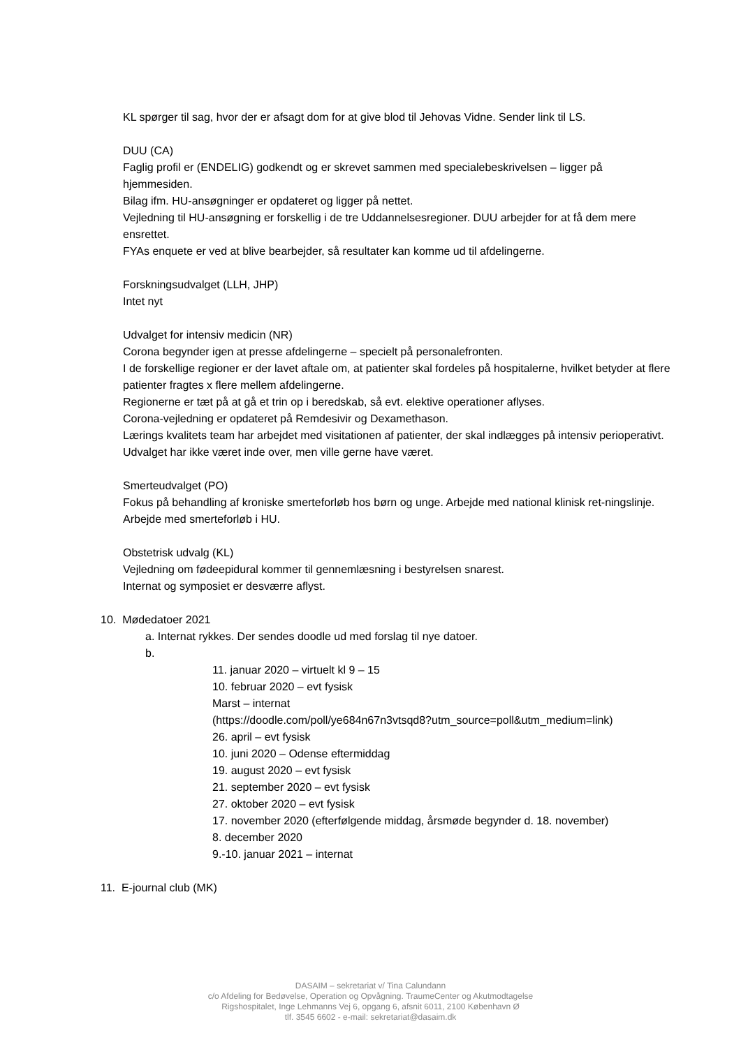KL spørger til sag, hvor der er afsagt dom for at give blod til Jehovas Vidne. Sender link til LS.
DUU (CA)
Faglig profil er (ENDELIG) godkendt og er skrevet sammen med specialebeskrivelsen – ligger på hjemmesiden.
Bilag ifm. HU-ansøgninger er opdateret og ligger på nettet.
Vejledning til HU-ansøgning er forskellig i de tre Uddannelsesregioner. DUU arbejder for at få dem mere ensrettet.
FYAs enquete er ved at blive bearbejder, så resultater kan komme ud til afdelingerne.
Forskningsudvalget (LLH, JHP)
Intet nyt
Udvalget for intensiv medicin (NR)
Corona begynder igen at presse afdelingerne – specielt på personalefronten.
I de forskellige regioner er der lavet aftale om, at patienter skal fordeles på hospitalerne, hvilket betyder at flere patienter fragtes x flere mellem afdelingerne.
Regionerne er tæt på at gå et trin op i beredskab, så evt. elektive operationer aflyses.
Corona-vejledning er opdateret på Remdesivir og Dexamethason.
Lærings kvalitets team har arbejdet med visitationen af patienter, der skal indlægges på intensiv perioperativt. Udvalget har ikke været inde over, men ville gerne have været.
Smerteudvalget (PO)
Fokus på behandling af kroniske smerteforløb hos børn og unge. Arbejde med national klinisk ret-ningslinje.
Arbejde med smerteforløb i HU.
Obstetrisk udvalg (KL)
Vejledning om fødeepidural kommer til gennemlæsning i bestyrelsen snarest.
Internat og symposiet er desværre aflyst.
10. Mødedatoer 2021
a. Internat rykkes. Der sendes doodle ud med forslag til nye datoer.
b.
11. januar 2020 – virtuelt kl 9 – 15
10. februar 2020 – evt fysisk
Marst – internat
(https://doodle.com/poll/ye684n67n3vtsqd8?utm_source=poll&utm_medium=link)
26. april – evt fysisk
10. juni 2020 – Odense eftermiddag
19. august 2020 – evt fysisk
21. september 2020 – evt fysisk
27. oktober 2020 – evt fysisk
17. november 2020 (efterfølgende middag, årsmøde begynder d. 18. november)
8. december 2020
9.-10. januar 2021 – internat
11. E-journal club (MK)
DASAIM – sekretariat v/ Tina Calundann
c/o Afdeling for Bedøvelse, Operation og Opvågning. TraumeCenter og Akutmodtagelse
Rigshospitalet, Inge Lehmanns Vej 6, opgang 6, afsnit 6011, 2100 København Ø
tlf. 3545 6602 - e-mail: sekretariat@dasaim.dk